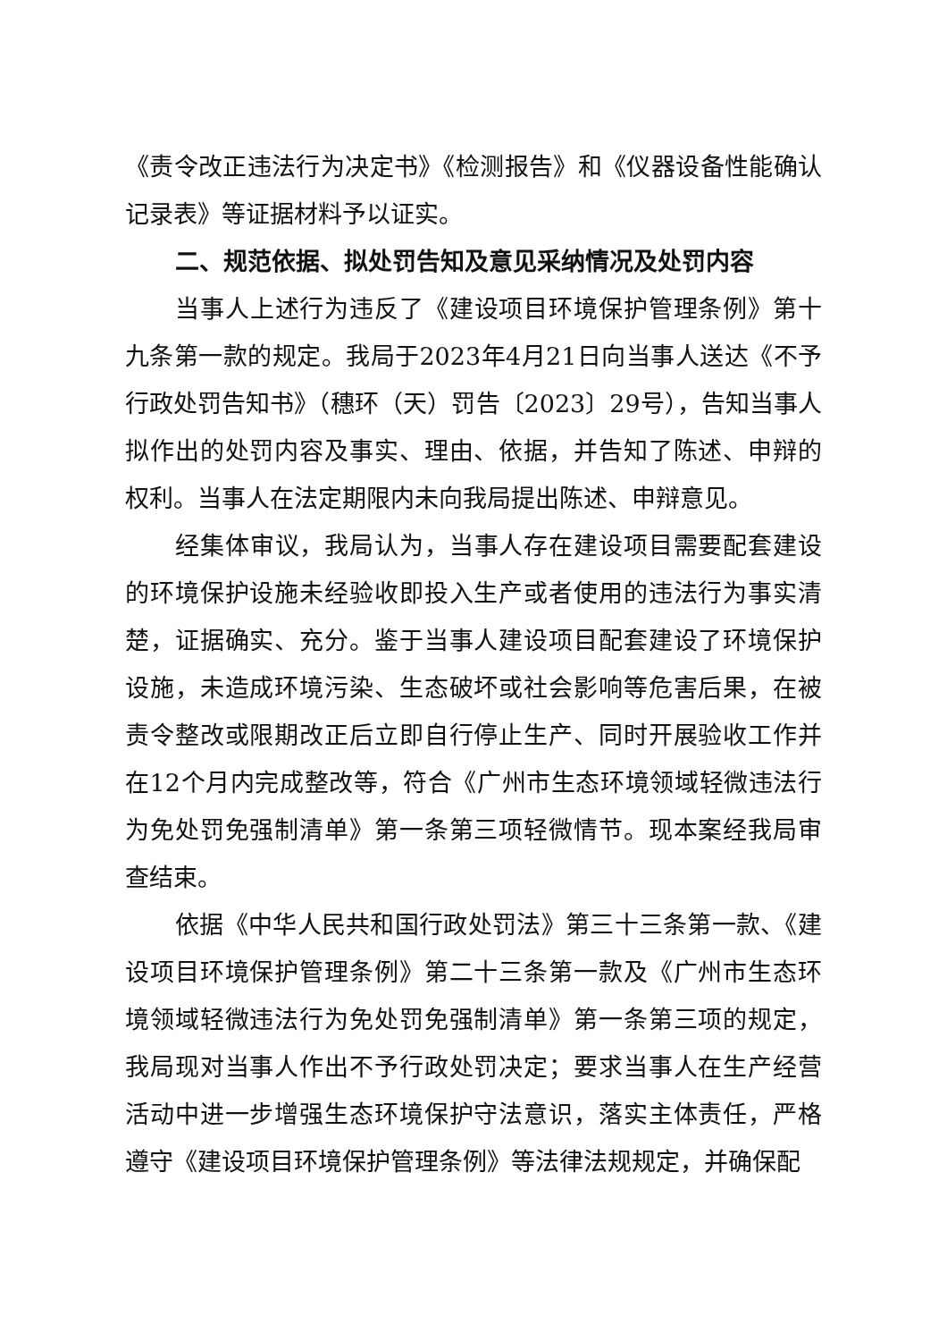《责令改正违法行为决定书》《检测报告》和《仪器设备性能确认记录表》等证据材料予以证实。
二、规范依据、拟处罚告知及意见采纳情况及处罚内容
当事人上述行为违反了《建设项目环境保护管理条例》第十九条第一款的规定。我局于2023年4月21日向当事人送达《不予行政处罚告知书》（穗环（天）罚告〔2023〕29号），告知当事人拟作出的处罚内容及事实、理由、依据，并告知了陈述、申辩的权利。当事人在法定期限内未向我局提出陈述、申辩意见。
经集体审议，我局认为，当事人存在建设项目需要配套建设的环境保护设施未经验收即投入生产或者使用的违法行为事实清楚，证据确实、充分。鉴于当事人建设项目配套建设了环境保护设施，未造成环境污染、生态破坏或社会影响等危害后果，在被责令整改或限期改正后立即自行停止生产、同时开展验收工作并在12个月内完成整改等，符合《广州市生态环境领域轻微违法行为免处罚免强制清单》第一条第三项轻微情节。现本案经我局审查结束。
依据《中华人民共和国行政处罚法》第三十三条第一款、《建设项目环境保护管理条例》第二十三条第一款及《广州市生态环境领域轻微违法行为免处罚免强制清单》第一条第三项的规定，我局现对当事人作出不予行政处罚决定；要求当事人在生产经营活动中进一步增强生态环境保护守法意识，落实主体责任，严格遵守《建设项目环境保护管理条例》等法律法规规定，并确保配